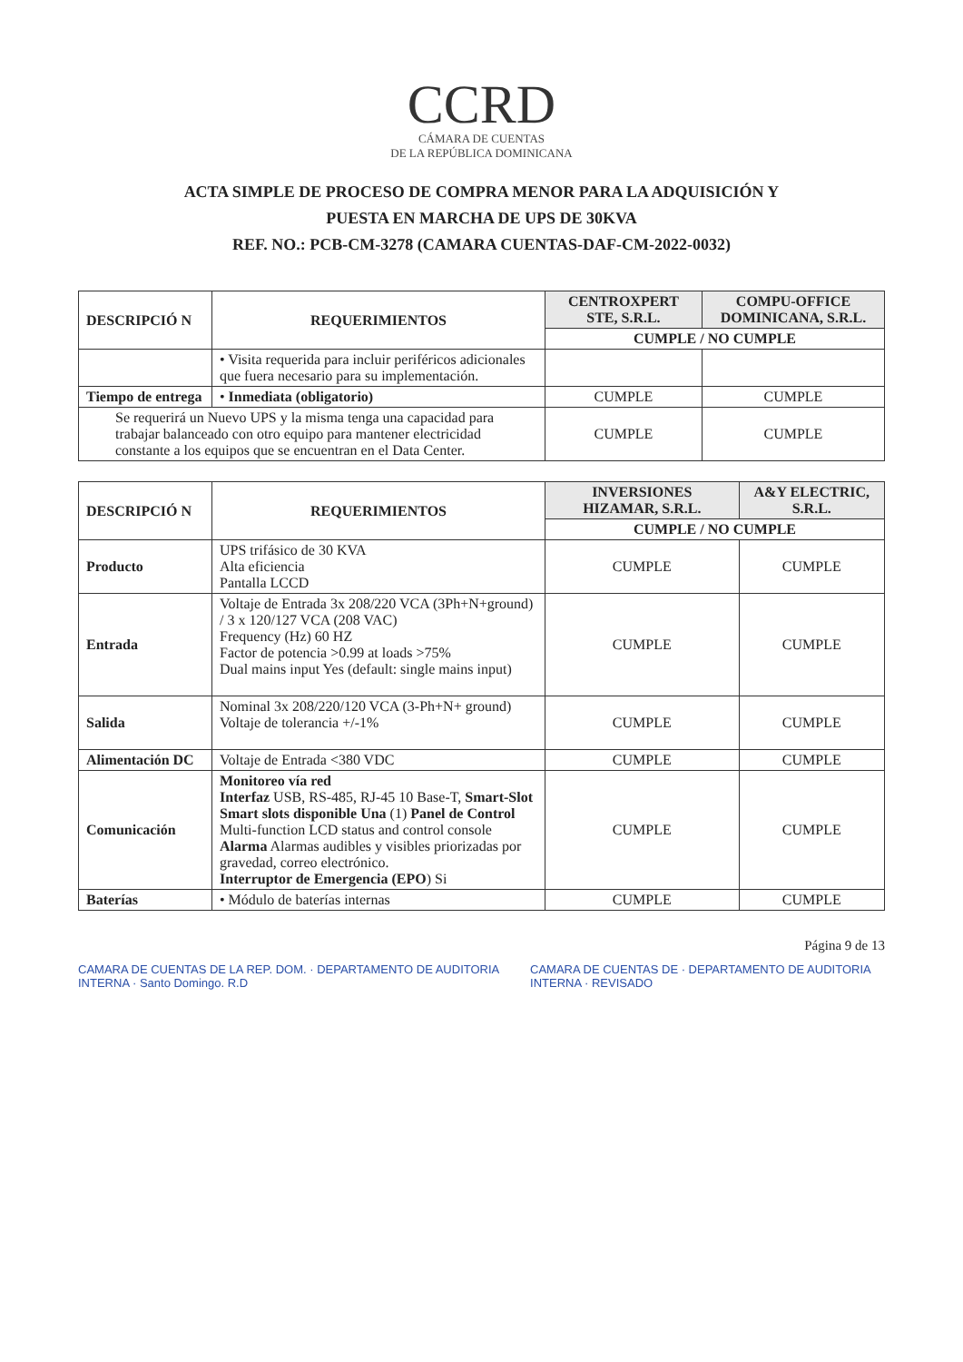CCRD
CÁMARA DE CUENTAS
DE LA REPÚBLICA DOMINICANA
ACTA SIMPLE DE PROCESO DE COMPRA MENOR PARA LA ADQUISICIÓN Y
PUESTA EN MARCHA DE UPS DE 30KVA
REF. NO.: PCB-CM-3278 (CAMARA CUENTAS-DAF-CM-2022-0032)
| DESCRIPCIÓ N | REQUERIMIENTOS | CENTROXPERT STE, S.R.L. | COMPU-OFFICE DOMINICANA, S.R.L. |
| --- | --- | --- | --- |
| | | CUMPLE / NO CUMPLE | |
| | • Visita requerida para incluir periféricos adicionales que fuera necesario para su implementación. | | |
| Tiempo de entrega | • Inmediata (obligatorio) | CUMPLE | CUMPLE |
| Se requerirá un Nuevo UPS y la misma tenga una capacidad para trabajar balanceado con otro equipo para mantener electricidad constante a los equipos que se encuentran en el Data Center. | | CUMPLE | CUMPLE |
| DESCRIPCIÓ N | REQUERIMIENTOS | INVERSIONES HIZAMAR, S.R.L. | A&Y ELECTRIC, S.R.L. |
| --- | --- | --- | --- |
| | | CUMPLE / NO CUMPLE | |
| Producto | UPS trifásico de 30 KVA Alta eficiencia Pantalla LCCD | CUMPLE | CUMPLE |
| Entrada | Voltaje de Entrada 3x 208/220 VCA (3Ph+N+ground) / 3 x 120/127 VCA (208 VAC) Frequency (Hz) 60 HZ Factor de potencia >0.99 at loads >75% Dual mains input Yes (default: single mains input) | CUMPLE | CUMPLE |
| Salida | Nominal 3x 208/220/120 VCA (3-Ph+N+ ground) Voltaje de tolerancia +/-1% | CUMPLE | CUMPLE |
| Alimentación DC | Voltaje de Entrada <380 VDC | CUMPLE | CUMPLE |
| Comunicación | Monitoreo vía red Interfaz USB, RS-485, RJ-45 10 Base-T, Smart-Slot Smart slots disponible Una (1) Panel de Control Multi-function LCD status and control console Alarma Alarmas audibles y visibles priorizadas por gravedad, correo electrónico. Interruptor de Emergencia (EPO ) Si | CUMPLE | CUMPLE |
| Baterías | • Módulo de baterías internas | CUMPLE | CUMPLE |
Página 9 de 13
CAMARA DE CUENTAS DE LA REP. DOM. · DEPARTAMENTO DE AUDITORIA INTERNA · Santo Domingo. R.D
CAMARA DE CUENTAS DE · DEPARTAMENTO DE AUDITORIA INTERNA · REVISADO